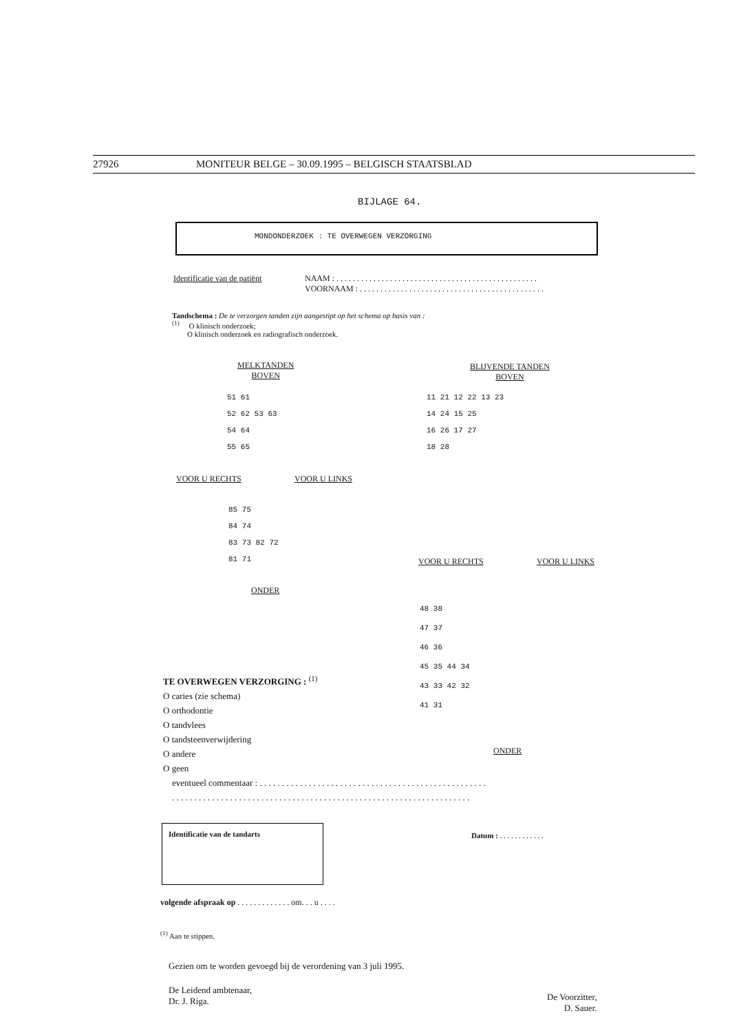27926 MONITEUR BELGE – 30.09.1995 – BELGISCH STAATSBLAD
BIJLAGE 64.
MONDONDERZOEK : TE OVERWEGEN VERZORGING
Identificatie van de patiënt
NAAM : . . . . . . . . . . . . . . . . . . . . . . . . . . . . . . . . . . . . . . . . . . . . . . . . .
VOORNAAM : . . . . . . . . . . . . . . . . . . . . . . . . . . . . . . . . . . . . . . . . . . . . .
Tandschema : De te verzorgen tanden zijn aangestipt op het schema op basis van :
<sup>(1)</sup> O klinisch onderzoek;
O klinisch onderzoek en radiografisch onderzoek.
MELKTANDEN
BOVEN
51 61
52 62 53 63
54 64
55 65
VOOR U RECHTS VOOR U LINKS
85 75
84 74
83 73 82 72
81 71
ONDER
BLIJVENDE TANDEN
BOVEN
11 21 12 22 13 23
14 24 15 25
16 26 17 27
18 28
VOOR U RECHTS VOOR U LINKS
48 38
47 37
46 36
45 35 44 34
43 33 42 32
41 31
ONDER
TE OVERWEGEN VERZORGING : <sup>(1)</sup>
O caries (zie schema)
O orthodontie
O tandvlees
O tandsteenverwijdering
O andere
O geen
eventueel commentaar : . . . . . . . . . . . . . . . . . . . . . . . . . . . . . . . . . . . . . . . . . . . . . . . . . . .
. . . . . . . . . . . . . . . . . . . . . . . . . . . . . . . . . . . . . . . . . . . . . . . . . . . . . . . . . . . . . . . . . . .
Identificatie van de tandarts
Datum : . . . . . . . . . . . .
volgende afspraak op . . . . . . . . . . . . . om. . . u . . . .
<sup>(1)</sup> Aan te stippen.
Gezien om te worden gevoegd bij de verordening van 3 juli 1995.
De Leidend ambtenaar,
Dr. J. Riga.
De Voorzitter,
D. Sauer.